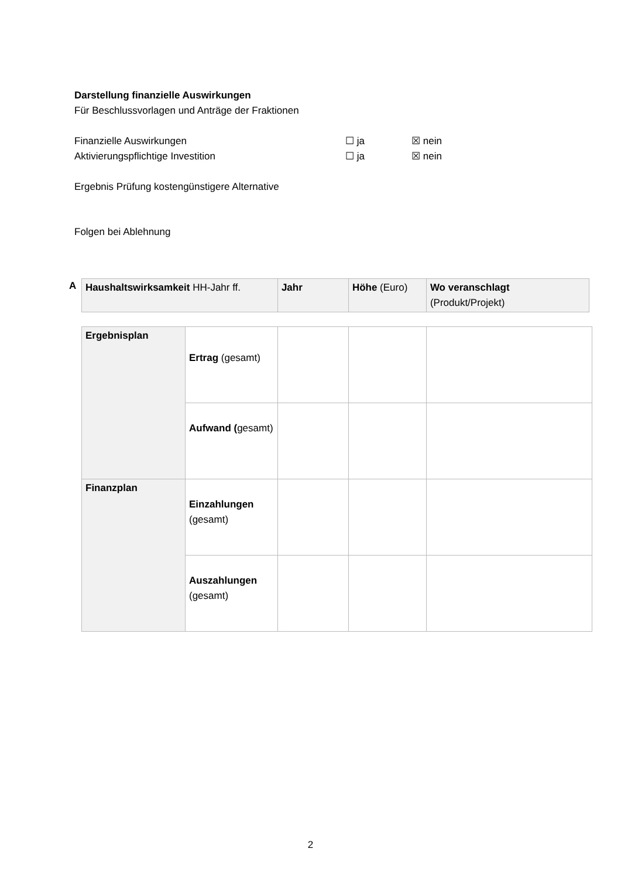Darstellung finanzielle Auswirkungen
Für Beschlussvorlagen und Anträge der Fraktionen
Finanzielle Auswirkungen ☐ ja ☒ nein
Aktivierungspflichtige Investition ☐ ja ☒ nein
Ergebnis Prüfung kostengünstigere Alternative
Folgen bei Ablehnung
A
| Haushaltswirksamkeit HH-Jahr ff. | Jahr | Höhe (Euro) | Wo veranschlagt (Produkt/Projekt) |
| Ergebnisplan | Ertrag (gesamt) | | | |
| | Aufwand ( gesamt) | | | |
| Finanzplan | Einzahlungen (gesamt) | | | |
| | Auszahlungen (gesamt) | | | |
2